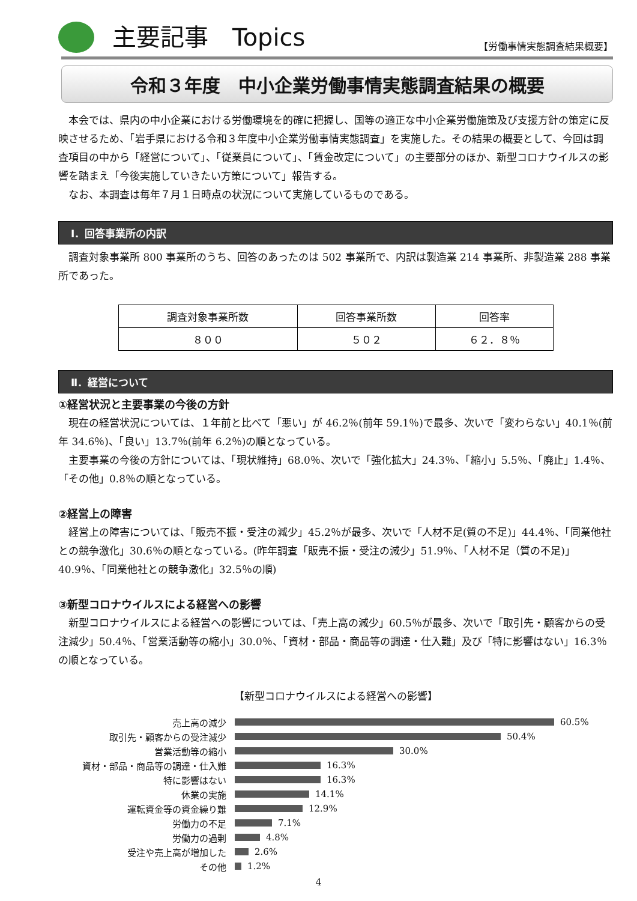主要記事　Topics
【労働事情実態調査結果概要】
令和３年度　中小企業労働事情実態調査結果の概要
本会では、県内の中小企業における労働環境を的確に把握し、国等の適正な中小企業労働施策及び支援方針の策定に反映させるため、「岩手県における令和３年度中小企業労働事情実態調査」を実施した。その結果の概要として、今回は調査項目の中から「経営について」、「従業員について」、「賃金改定について」の主要部分のほか、新型コロナウイルスの影響を踏まえ「今後実施していきたい方策について」報告する。
なお、本調査は毎年７月１日時点の状況について実施しているものである。
Ⅰ．回答事業所の内訳
調査対象事業所 800 事業所のうち、回答のあったのは 502 事業所で、内訳は製造業 214 事業所、非製造業 288 事業所であった。
| 調査対象事業所数 | 回答事業所数 | 回答率 |
| ８００ | ５０２ | ６２．８％ |
Ⅱ．経営について
①経営状況と主要事業の今後の方針
現在の経営状況については、１年前と比べて「悪い」が 46.2％(前年 59.1％)で最多、次いで「変わらない」40.1％(前年 34.6％)、「良い」13.7％(前年 6.2％)の順となっている。
主要事業の今後の方針については、「現状維持」68.0％、次いで「強化拡大」24.3％、「縮小」5.5％、「廃止」1.4％、「その他」0.8％の順となっている。
②経営上の障害
経営上の障害については、「販売不振・受注の減少」45.2％が最多、次いで「人材不足(質の不足)」44.4％、「同業他社との競争激化」30.6％の順となっている。(昨年調査「販売不振・受注の減少」51.9％、「人材不足（質の不足)」40.9％、「同業他社との競争激化」32.5％の順)
③新型コロナウイルスによる経営への影響
新型コロナウイルスによる経営への影響については、「売上高の減少」60.5％が最多、次いで「取引先・顧客からの受注減少」50.4％、「営業活動等の縮小」30.0％、「資材・部品・商品等の調達・仕入難」及び「特に影響はない」16.3％の順となっている。
【新型コロナウイルスによる経営への影響】
売上高の減少 60.5%
取引先・顧客からの受注減少 50.4%
営業活動等の縮小 30.0%
資材・部品・商品等の調達・仕入難 16.3%
特に影響はない 16.3%
休業の実施 14.1%
運転資金等の資金繰り難 12.9%
労働力の不足 7.1%
労働力の過剰 4.8%
受注や売上高が増加した 2.6%
その他 1.2%
4